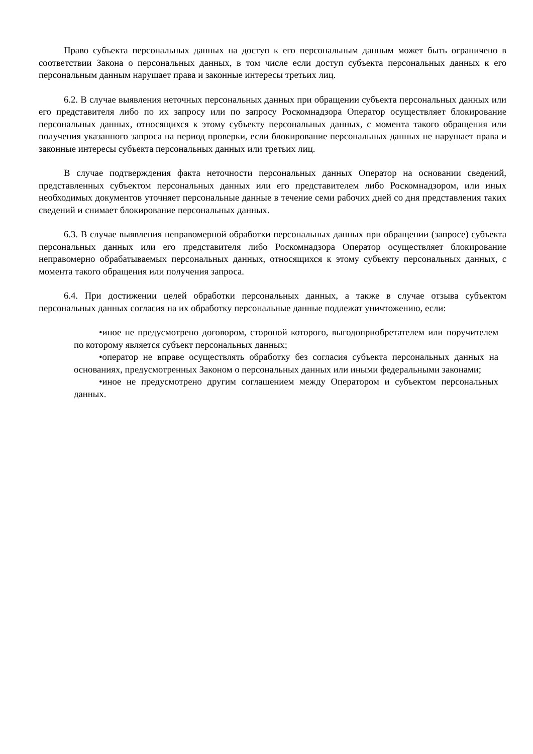Право субъекта персональных данных на доступ к его персональным данным может быть ограничено в соответствии Закона о персональных данных, в том числе если доступ субъекта персональных данных к его персональным данным нарушает права и законные интересы третьих лиц.
6.2. В случае выявления неточных персональных данных при обращении субъекта персональных данных или его представителя либо по их запросу или по запросу Роскомнадзора Оператор осуществляет блокирование персональных данных, относящихся к этому субъекту персональных данных, с момента такого обращения или получения указанного запроса на период проверки, если блокирование персональных данных не нарушает права и законные интересы субъекта персональных данных или третьих лиц.
В случае подтверждения факта неточности персональных данных Оператор на основании сведений, представленных субъектом персональных данных или его представителем либо Роскомнадзором, или иных необходимых документов уточняет персональные данные в течение семи рабочих дней со дня представления таких сведений и снимает блокирование персональных данных.
6.3. В случае выявления неправомерной обработки персональных данных при обращении (запросе) субъекта персональных данных или его представителя либо Роскомнадзора Оператор осуществляет блокирование неправомерно обрабатываемых персональных данных, относящихся к этому субъекту персональных данных, с момента такого обращения или получения запроса.
6.4. При достижении целей обработки персональных данных, а также в случае отзыва субъектом персональных данных согласия на их обработку персональные данные подлежат уничтожению, если:
•иное не предусмотрено договором, стороной которого, выгодоприобретателем или поручителем по которому является субъект персональных данных;
•оператор не вправе осуществлять обработку без согласия субъекта персональных данных на основаниях, предусмотренных Законом о персональных данных или иными федеральными законами;
•иное не предусмотрено другим соглашением между Оператором и субъектом персональных данных.